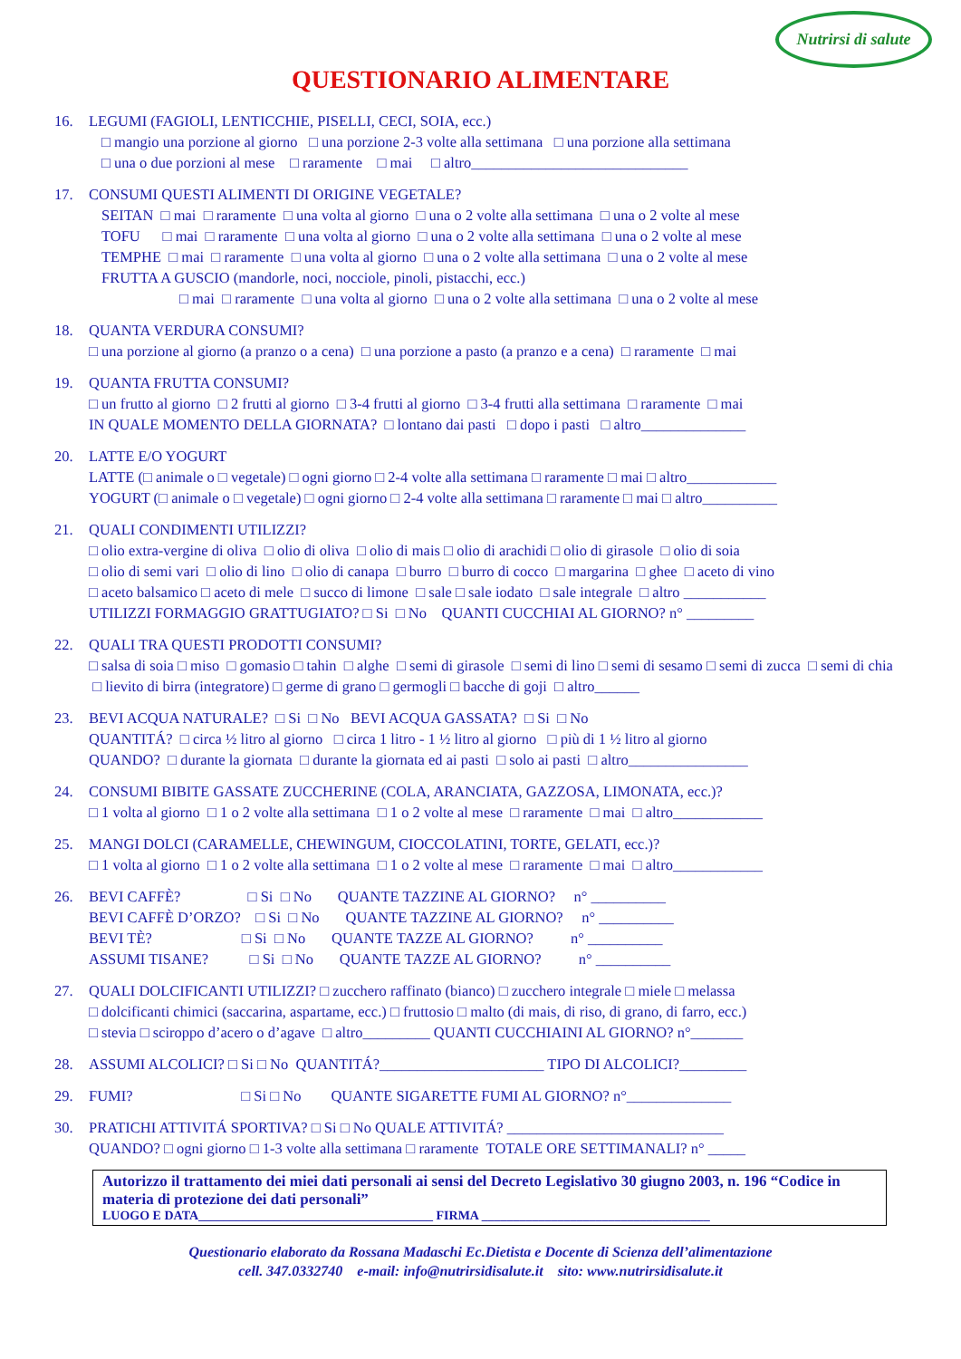Nutrirsi di salute
QUESTIONARIO ALIMENTARE
16. LEGUMI (FAGIOLI, LENTICCHIE, PISELLI, CECI, SOIA, ecc.)
□ mangio una porzione al giorno □ una porzione 2-3 volte alla settimana □ una porzione alla settimana
□ una o due porzioni al mese □ raramente □ mai □ altro_____________________________
17. CONSUMI QUESTI ALIMENTI DI ORIGINE VEGETALE?
SEITAN □ mai □ raramente □ una volta al giorno □ una o 2 volte alla settimana □ una o 2 volte al mese
TOFU □ mai □ raramente □ una volta al giorno □ una o 2 volte alla settimana □ una o 2 volte al mese
TEMPHE □ mai □ raramente □ una volta al giorno □ una o 2 volte alla settimana □ una o 2 volte al mese
FRUTTA A GUSCIO (mandorle, noci, nocciole, pinoli, pistacchi, ecc.)
□ mai □ raramente □ una volta al giorno □ una o 2 volte alla settimana □ una o 2 volte al mese
18. QUANTA VERDURA CONSUMI?
□ una porzione al giorno (a pranzo o a cena) □ una porzione a pasto (a pranzo e a cena) □ raramente □ mai
19. QUANTA FRUTTA CONSUMI?
□ un frutto al giorno □ 2 frutti al giorno □ 3-4 frutti al giorno □ 3-4 frutti alla settimana □ raramente □ mai
IN QUALE MOMENTO DELLA GIORNATA? □ lontano dai pasti □ dopo i pasti □ altro______________
20. LATTE E/O YOGURT
LATTE (□ animale o □ vegetale) □ ogni giorno □ 2-4 volte alla settimana □ raramente □ mai □ altro____________
YOGURT (□ animale o □ vegetale) □ ogni giorno □ 2-4 volte alla settimana □ raramente □ mai □ altro__________
21. QUALI CONDIMENTI UTILIZZI?
□ olio extra-vergine di oliva □ olio di oliva □ olio di mais □ olio di arachidi □ olio di girasole □ olio di soia
□ olio di semi vari □ olio di lino □ olio di canapa □ burro □ burro di cocco □ margarina □ ghee □ aceto di vino
□ aceto balsamico □ aceto di mele □ succo di limone □ sale □ sale iodato □ sale integrale □ altro ___________
UTILIZZI FORMAGGIO GRATTUGIATO? □ Si □ No QUANTI CUCCHIAI AL GIORNO? n° _________
22. QUALI TRA QUESTI PRODOTTI CONSUMI?
□ salsa di soia □ miso □ gomasio □ tahin □ alghe □ semi di girasole □ semi di lino □ semi di sesamo □ semi di zucca □ semi di chia □ lievito di birra (integratore) □ germe di grano □ germogli □ bacche di goji □ altro______
23. BEVI ACQUA NATURALE? □ Si □ No BEVI ACQUA GASSATA? □ Si □ No
QUANTITÁ? □ circa ½ litro al giorno □ circa 1 litro - 1 ½ litro al giorno □ più di 1 ½ litro al giorno
QUANDO? □ durante la giornata □ durante la giornata ed ai pasti □ solo ai pasti □ altro________________
24. CONSUMI BIBITE GASSATE ZUCCHERINE (COLA, ARANCIATA, GAZZOSA, LIMONATA, ecc.)?
□ 1 volta al giorno □ 1 o 2 volte alla settimana □ 1 o 2 volte al mese □ raramente □ mai □ altro____________
25. MANGI DOLCI (CARAMELLE, CHEWINGUM, CIOCCOLATINI, TORTE, GELATI, ecc.)?
□ 1 volta al giorno □ 1 o 2 volte alla settimana □ 1 o 2 volte al mese □ raramente □ mai □ altro____________
26. BEVI CAFFÈ? □ Si □ No QUANTE TAZZINE AL GIORNO? n° __________
BEVI CAFFÈ D’ORZO? □ Si □ No QUANTE TAZZINE AL GIORNO? n° __________
BEVI TÈ? □ Si □ No QUANTE TAZZE AL GIORNO? n° __________
ASSUMI TISANE? □ Si □ No QUANTE TAZZE AL GIORNO? n° __________
27. QUALI DOLCIFICANTI UTILIZZI? □ zucchero raffinato (bianco) □ zucchero integrale □ miele □ melassa
□ dolcificanti chimici (saccarina, aspartame, ecc.) □ fruttosio □ malto (di mais, di riso, di grano, di farro, ecc.)
□ stevia □ sciroppo d’acero o d’agave □ altro_________ QUANTI CUCCHIAINI AL GIORNO? n°_______
28. ASSUMI ALCOLICI? □ Si □ No QUANTITÁ?______________________ TIPO DI ALCOLICI?_________
29. FUMI? □ Si □ No QUANTE SIGARETTE FUMI AL GIORNO? n°______________
30. PRATICHI ATTIVITÁ SPORTIVA? □ Si □ No QUALE ATTIVITÁ? _____________________________
QUANDO? □ ogni giorno □ 1-3 volte alla settimana □ raramente TOTALE ORE SETTIMANALI? n° _____
Autorizzo il trattamento dei miei dati personali ai sensi del Decreto Legislativo 30 giugno 2003, n. 196 “Codice in materia di protezione dei dati personali”
LUOGO E DATA_____________________________________ FIRMA ____________________________________
Questionario elaborato da Rossana Madaschi Ec.Dietista e Docente di Scienza dell’alimentazione
cell. 347.0332740 e-mail: info@nutrirsidisalute.it sito: www.nutrirsidisalute.it